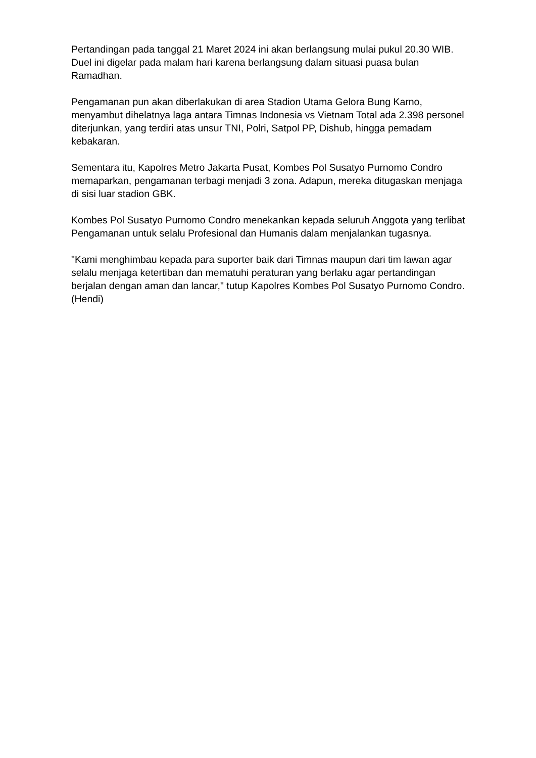Pertandingan pada tanggal 21 Maret 2024 ini akan berlangsung mulai pukul 20.30 WIB. Duel ini digelar pada malam hari karena berlangsung dalam situasi puasa bulan Ramadhan.
Pengamanan pun akan diberlakukan di area Stadion Utama Gelora Bung Karno, menyambut dihelatnya laga antara Timnas Indonesia vs Vietnam Total ada 2.398 personel diterjunkan, yang terdiri atas unsur TNI, Polri, Satpol PP, Dishub, hingga pemadam kebakaran.
Sementara itu, Kapolres Metro Jakarta Pusat, Kombes Pol Susatyo Purnomo Condro memaparkan, pengamanan terbagi menjadi 3 zona. Adapun, mereka ditugaskan menjaga di sisi luar stadion GBK.
Kombes Pol Susatyo Purnomo Condro menekankan kepada seluruh Anggota yang terlibat Pengamanan untuk selalu Profesional dan Humanis dalam menjalankan tugasnya.
"Kami menghimbau kepada para suporter baik dari Timnas maupun dari tim lawan agar selalu menjaga ketertiban dan mematuhi peraturan yang berlaku agar pertandingan berjalan dengan aman dan lancar," tutup Kapolres Kombes Pol Susatyo Purnomo Condro. (Hendi)